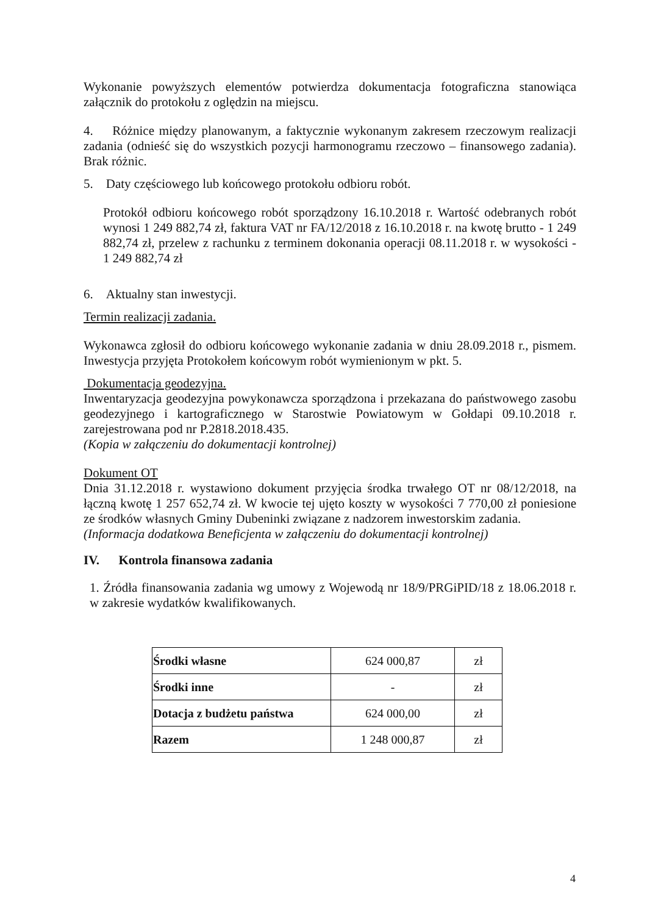Wykonanie powyższych elementów potwierdza dokumentacja fotograficzna stanowiąca załącznik do protokołu z oględzin na miejscu.
4. Różnice między planowanym, a faktycznie wykonanym zakresem rzeczowym realizacji zadania (odnieść się do wszystkich pozycji harmonogramu rzeczowo – finansowego zadania). Brak różnic.
5. Daty częściowego lub końcowego protokołu odbioru robót.
Protokół odbioru końcowego robót sporządzony 16.10.2018 r. Wartość odebranych robót wynosi 1 249 882,74 zł, faktura VAT nr FA/12/2018 z 16.10.2018 r. na kwotę brutto - 1 249 882,74 zł, przelew z rachunku z terminem dokonania operacji 08.11.2018 r. w wysokości - 1 249 882,74 zł
6. Aktualny stan inwestycji.
Termin realizacji zadania.
Wykonawca zgłosił do odbioru końcowego wykonanie zadania w dniu 28.09.2018 r., pismem. Inwestycja przyjęta Protokołem końcowym robót wymienionym w pkt. 5.
Dokumentacja geodezyjna.
Inwentaryzacja geodezyjna powykonawcza sporządzona i przekazana do państwowego zasobu geodezyjnego i kartograficznego w Starostwie Powiatowym w Gołdapi 09.10.2018 r. zarejestrowana pod nr P.2818.2018.435.
(Kopia w załączeniu do dokumentacji kontrolnej)
Dokument OT
Dnia 31.12.2018 r. wystawiono dokument przyjęcia środka trwałego OT nr 08/12/2018, na łączną kwotę 1 257 652,74 zł. W kwocie tej ujęto koszty w wysokości 7 770,00 zł poniesione ze środków własnych Gminy Dubeninki związane z nadzorem inwestorskim zadania.
(Informacja dodatkowa Beneficjenta w załączeniu do dokumentacji kontrolnej)
IV. Kontrola finansowa zadania
1. Źródła finansowania zadania wg umowy z Wojewodą nr 18/9/PRGiPID/18 z 18.06.2018 r. w zakresie wydatków kwalifikowanych.
| Środki własne | 624 000,87 | zł |
| Środki inne | - | zł |
| Dotacja z budżetu państwa | 624 000,00 | zł |
| Razem | 1 248 000,87 | zł |
4